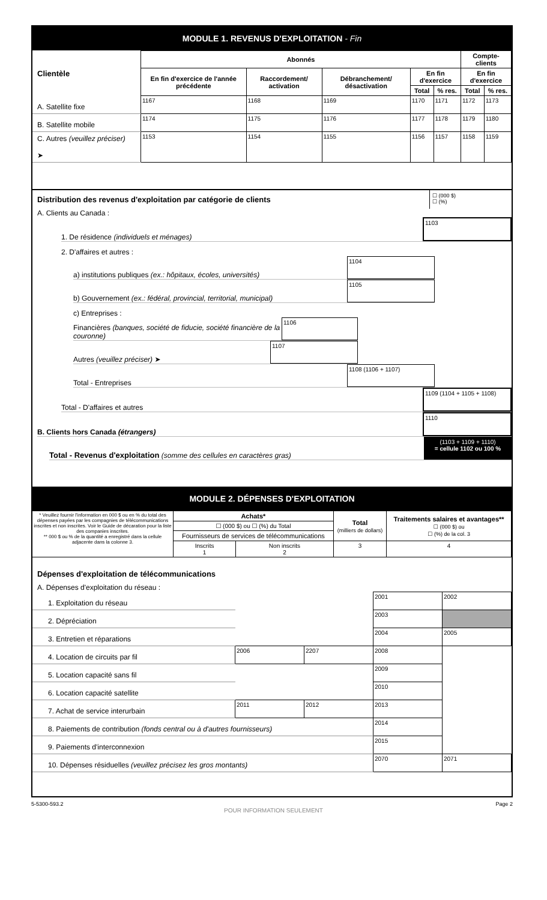MODULE 1. REVENUS D'EXPLOITATION - Fin
| Clientèle | Abonnés | | | | | Compte-clients | |
| | En fin d'exercice de l'année précédente | Raccordement/ activation | Débranchement/ désactivation | En fin d'exercice | | En fin d'exercice | |
| | | | | Total | % res. | Total | % res. |
| A. Satellite fixe | 1167 | 1168 | 1169 | 1170 | 1171 | 1172 | 1173 |
| B. Satellite mobile | 1174 | 1175 | 1176 | 1177 | 1178 | 1179 | 1180 |
| C. Autres (veuillez préciser) ➤ | 1153 | 1154 | 1155 | 1156 | 1157 | 1158 | 1159 |
Distribution des revenus d'exploitation par catégorie de clients
☐ (000 $)
☐ (%)
A. Clients au Canada :
1. De résidence (individuels et ménages)
1103
2. D'affaires et autres :
a) institutions publiques (ex.: hôpitaux, écoles, universités)
1104
b) Gouvernement (ex.: fédéral, provincial, territorial, municipal)
1105
c) Entreprises :
Financières (banques, société de fiducie, société financière de la couronne)
1106
Autres (veuillez préciser) ➤
1107
Total - Entreprises
1108 (1106 + 1107)
Total - D'affaires et autres
1109 (1104 + 1105 + 1108)
B. Clients hors Canada (étrangers)
1110
Total - Revenus d'exploitation (somme des cellules en caractères gras)
(1103 + 1109 + 1110)
= cellule 1102 ou 100 %
MODULE 2. DÉPENSES D'EXPLOITATION
| * Veuillez fournir l'information en 000 $ ou en % du total des dépenses payées par les compagnies de télécommunications inscrites et non inscrites. Voir le Guide de décaration pour la liste des companies inscrites. ** 000 $ ou % de la quantité a enregistré dans la cellule adjacente dans la colonne 3. | Achats* | | Total (milliers de dollars) | Traitements salaires et avantages** ☐ (000 $) ou ☐ (%) de la col. 3 |
| | ☐ (000 $) ou ☐ (%) du Total | | | |
| | Fournisseurs de services de télécommunications | | | |
| | Inscrits 1 | Non inscrits 2 | 3 | 4 |
Dépenses d'exploitation de télécommunications
A. Dépenses d'exploitation du réseau :
| 1. Exploitation du réseau | | | 2001 | 2002 |
| 2. Dépréciation | | | 2003 | |
| 3. Entretien et réparations | | | 2004 | 2005 |
| 4. Location de circuits par fil | 2006 | 2207 | 2008 | |
| 5. Location capacité sans fil | | | 2009 | |
| 6. Location capacité satellite | | | 2010 | |
| 7. Achat de service interurbain | 2011 | 2012 | 2013 | |
| 8. Paiements de contribution (fonds central ou à d'autres fournisseurs) | | | 2014 | |
| 9. Paiements d'interconnexion | | | 2015 | |
| 10. Dépenses résiduelles (veuillez précisez les gros montants) | | | 2070 | 2071 |
5-5300-593.2 Page 2
POUR INFORMATION SEULEMENT